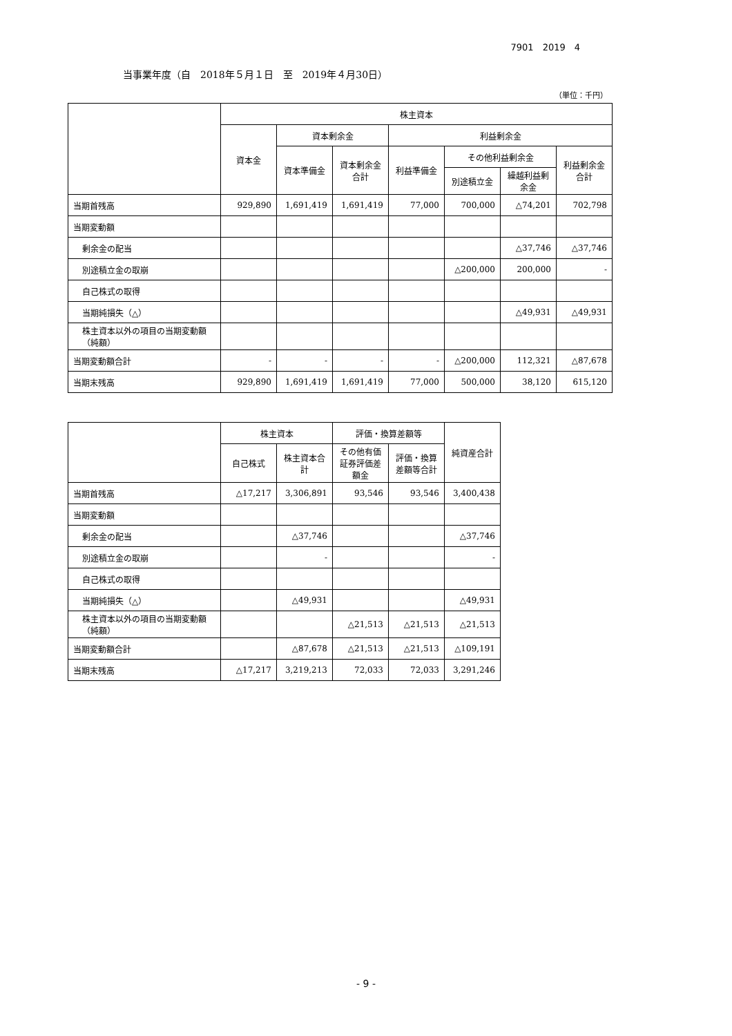7901　2019　4
当事業年度（自　2018年５月１日　至　2019年４月30日）
（単位：千円）
| | 株主資本 | | | | | | |
| --- | --- | --- | --- | --- | --- | --- | --- |
| | 資本金 | 資本剰余金 | | 利益剰余金 | | | |
| | | 資本準備金 | 資本剰余金合計 | 利益準備金 | その他利益剰余金 | | 利益剰余金合計 |
| | | | | | 別途積立金 | 繰越利益剰余金 | |
| 当期首残高 | 929,890 | 1,691,419 | 1,691,419 | 77,000 | 700,000 | △74,201 | 702,798 |
| 当期変動額 | | | | | | | |
| 剰余金の配当 | | | | | | △37,746 | △37,746 |
| 別途積立金の取崩 | | | | | △200,000 | 200,000 | - |
| 自己株式の取得 | | | | | | | |
| 当期純損失（△） | | | | | | △49,931 | △49,931 |
| 株主資本以外の項目の当期変動額（純額） | | | | | | | |
| 当期変動額合計 | - | - | - | - | △200,000 | 112,321 | △87,678 |
| 当期末残高 | 929,890 | 1,691,419 | 1,691,419 | 77,000 | 500,000 | 38,120 | 615,120 |
| | 株主資本 | | 評価・換算差額等 | | 純資産合計 |
| --- | --- | --- | --- | --- | --- |
| | 自己株式 | 株主資本合計 | その他有価証券評価差額金 | 評価・換算差額等合計 | |
| 当期首残高 | △17,217 | 3,306,891 | 93,546 | 93,546 | 3,400,438 |
| 当期変動額 | | | | | |
| 剰余金の配当 | | △37,746 | | | △37,746 |
| 別途積立金の取崩 | | - | | | - |
| 自己株式の取得 | | | | | |
| 当期純損失（△） | | △49,931 | | | △49,931 |
| 株主資本以外の項目の当期変動額（純額） | | | △21,513 | △21,513 | △21,513 |
| 当期変動額合計 | | △87,678 | △21,513 | △21,513 | △109,191 |
| 当期末残高 | △17,217 | 3,219,213 | 72,033 | 72,033 | 3,291,246 |
- 9 -